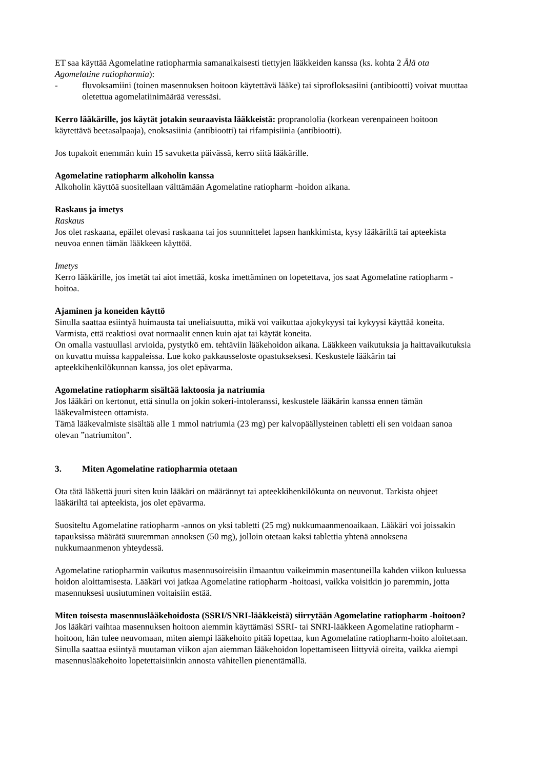ET saa käyttää Agomelatine ratiopharmia samanaikaisesti tiettyjen lääkkeiden kanssa (ks. kohta 2 Älä ota Agomelatine ratiopharmia):
- fluvoksamiini (toinen masennuksen hoitoon käytettävä lääke) tai siprofloksasiini (antibiootti) voivat muuttaa oletettua agomelatiinimäärää veressäsi.
Kerro lääkärille, jos käytät jotakin seuraavista lääkkeistä: propranololia (korkean verenpaineen hoitoon käytettävä beetasalpaaja), enoksasiinia (antibiootti) tai rifampisiinia (antibiootti).
Jos tupakoit enemmän kuin 15 savuketta päivässä, kerro siitä lääkärille.
Agomelatine ratiopharm alkoholin kanssa
Alkoholin käyttöä suositellaan välttämään Agomelatine ratiopharm -hoidon aikana.
Raskaus ja imetys
Raskaus
Jos olet raskaana, epäilet olevasi raskaana tai jos suunnittelet lapsen hankkimista, kysy lääkäriltä tai apteekista neuvoa ennen tämän lääkkeen käyttöä.
Imetys
Kerro lääkärille, jos imetät tai aiot imettää, koska imettäminen on lopetettava, jos saat Agomelatine ratiopharm -hoitoa.
Ajaminen ja koneiden käyttö
Sinulla saattaa esiintyä huimausta tai uneliaisuutta, mikä voi vaikuttaa ajokykyysi tai kykyysi käyttää koneita. Varmista, että reaktiosi ovat normaalit ennen kuin ajat tai käytät koneita.
On omalla vastuullasi arvioida, pystytkö em. tehtäviin lääkehoidon aikana. Lääkkeen vaikutuksia ja haittavaikutuksia on kuvattu muissa kappaleissa. Lue koko pakkausseloste opastukseksesi. Keskustele lääkärin tai apteekkihenkilökunnan kanssa, jos olet epävarma.
Agomelatine ratiopharm sisältää laktoosia ja natriumia
Jos lääkäri on kertonut, että sinulla on jokin sokeri-intoleranssi, keskustele lääkärin kanssa ennen tämän lääkevalmisteen ottamista.
Tämä lääkevalmiste sisältää alle 1 mmol natriumia (23 mg) per kalvopäällysteinen tabletti eli sen voidaan sanoa olevan ”natriumiton".
3. Miten Agomelatine ratiopharmia otetaan
Ota tätä lääkettä juuri siten kuin lääkäri on määrännyt tai apteekkihenkilökunta on neuvonut. Tarkista ohjeet lääkäriltä tai apteekista, jos olet epävarma.
Suositeltu Agomelatine ratiopharm -annos on yksi tabletti (25 mg) nukkumaanmenoaikaan. Lääkäri voi joissakin tapauksissa määrätä suuremman annoksen (50 mg), jolloin otetaan kaksi tablettia yhtenä annoksena nukkumaanmenon yhteydessä.
Agomelatine ratiopharmin vaikutus masennusoireisiin ilmaantuu vaikeimmin masentuneilla kahden viikon kuluessa hoidon aloittamisesta. Lääkäri voi jatkaa Agomelatine ratiopharm -hoitoasi, vaikka voisitkin jo paremmin, jotta masennuksesi uusiutuminen voitaisiin estää.
Miten toisesta masennuslääkehoidosta (SSRI/SNRI-lääkkeistä) siirrytään Agomelatine ratiopharm -hoitoon?
Jos lääkäri vaihtaa masennuksen hoitoon aiemmin käyttämäsi SSRI- tai SNRI-lääkkeen Agomelatine ratiopharm -hoitoon, hän tulee neuvomaan, miten aiempi lääkehoito pitää lopettaa, kun Agomelatine ratiopharm-hoito aloitetaan.
Sinulla saattaa esiintyä muutaman viikon ajan aiemman lääkehoidon lopettamiseen liittyviä oireita, vaikka aiempi masennuslääkehoito lopetettaisiinkin annosta vähitellen pienentämällä.